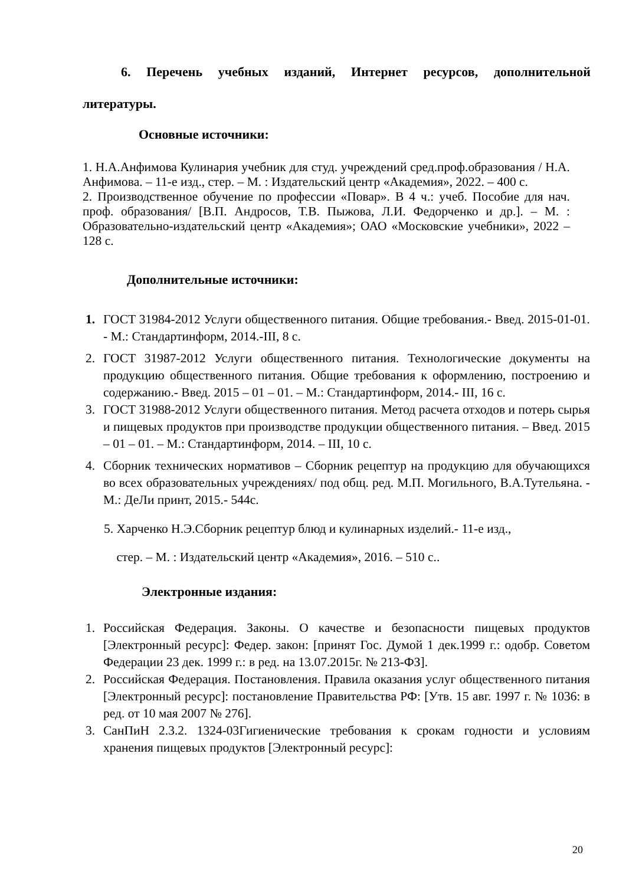6. Перечень учебных изданий, Интернет ресурсов, дополнительной литературы.
Основные источники:
1. Н.А.Анфимова Кулинария учебник для студ. учреждений сред.проф.образования / Н.А. Анфимова. – 11-е изд., стер. – М. : Издательский центр «Академия», 2022. – 400 с.
2. Производственное обучение по профессии «Повар». В 4 ч.: учеб. Пособие для нач. проф. образования/ [В.П. Андросов, Т.В. Пыжова, Л.И. Федорченко и др.]. – М. : Образовательно-издательский центр «Академия»; ОАО «Московские учебники», 2022 – 128 с.
Дополнительные источники:
1. ГОСТ 31984-2012 Услуги общественного питания. Общие требования.- Введ. 2015-01-01. - М.: Стандартинформ, 2014.-III, 8 с.
2. ГОСТ 31987-2012 Услуги общественного питания. Технологические документы на продукцию общественного питания. Общие требования к оформлению, построению и содержанию.- Введ. 2015 – 01 – 01. – М.: Стандартинформ, 2014.- III, 16 с.
3. ГОСТ 31988-2012 Услуги общественного питания. Метод расчета отходов и потерь сырья и пищевых продуктов при производстве продукции общественного питания. – Введ. 2015 – 01 – 01. – М.: Стандартинформ, 2014. – III, 10 с.
4. Сборник технических нормативов – Сборник рецептур на продукцию для обучающихся во всех образовательных учреждениях/ под общ. ред. М.П. Могильного, В.А.Тутельяна. - М.: ДеЛи принт, 2015.- 544с.
5. Харченко Н.Э.Сборник рецептур блюд и кулинарных изделий.- 11-е изд.,
стер. – М. : Издательский центр «Академия», 2016. – 510 с..
Электронные издания:
1. Российская Федерация. Законы. О качестве и безопасности пищевых продуктов [Электронный ресурс]: Федер. закон: [принят Гос. Думой 1 дек.1999 г.: одобр. Советом Федерации 23 дек. 1999 г.: в ред. на 13.07.2015г. № 213-ФЗ].
2. Российская Федерация. Постановления. Правила оказания услуг общественного питания [Электронный ресурс]: постановление Правительства РФ: [Утв. 15 авг. 1997 г. № 1036: в ред. от 10 мая 2007 № 276].
3. СанПиН 2.3.2. 1324-03Гигиенические требования к срокам годности и условиям хранения пищевых продуктов [Электронный ресурс]:
20